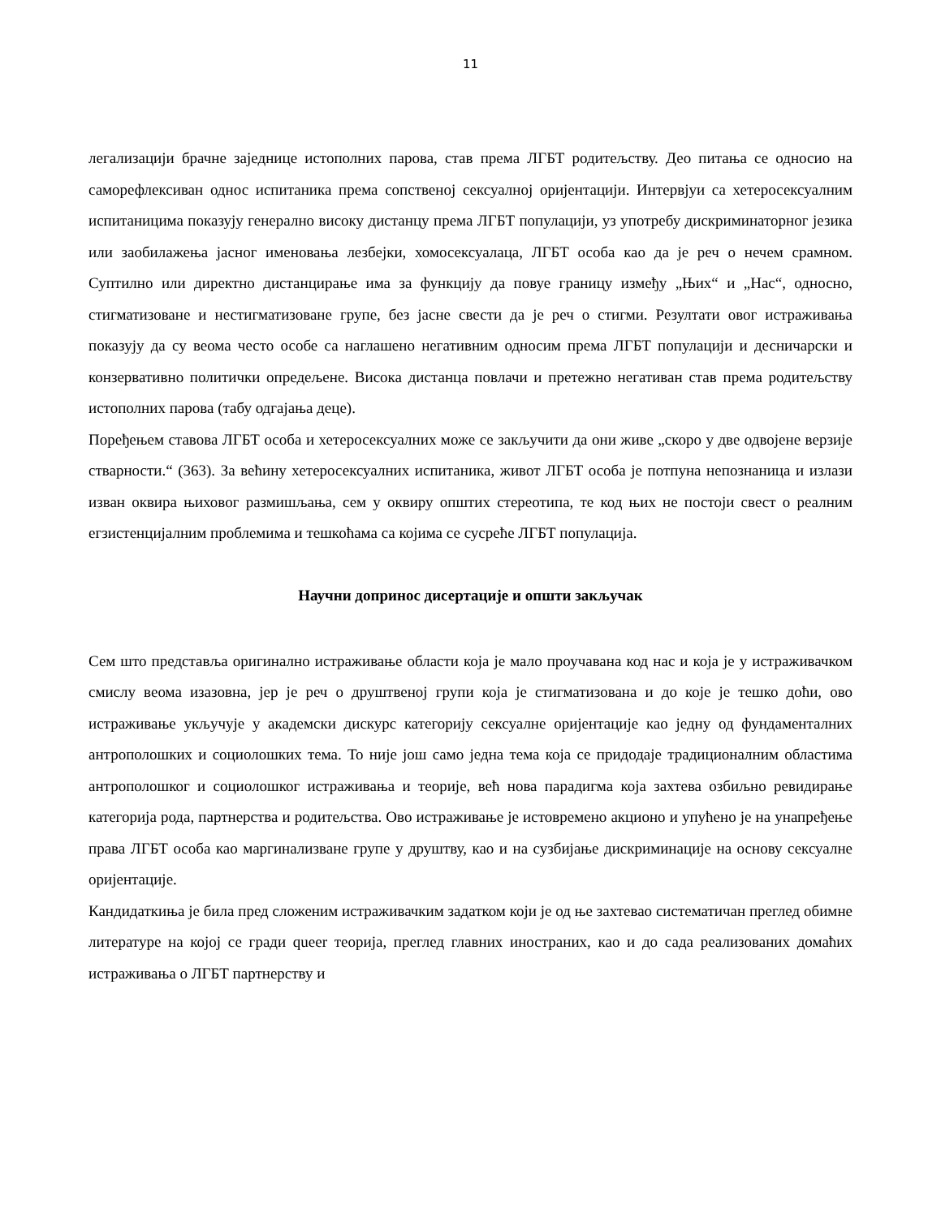11
легализацији брачне заједнице истополних парова, став према ЛГБТ родитељству. Део питања се односио на саморефлексиван однос испитаника према сопственој сексуалној оријентацији. Интервјуи са хетеросексуалним испитаницима показују генерално високу дистанцу према ЛГБТ популацији, уз употребу дискриминаторног језика или заобилажења јасног именовања лезбејки, хомосексуалаца, ЛГБТ особа као да је реч о нечем срамном. Суптилно или директно дистанцирање има за функцију да повуе границу између „Њих“ и „Нас“, односно, стигматизоване и нестигматизоване групе, без јасне свести да је реч о стигми. Резултати овог истраживања показују да су веома често особе са наглашено негативним односим према ЛГБТ популацији и десничарски и конзервативно политички опредељене. Висока дистанца повлачи и претежно негативан став према родитељству истополних парова (табу одгајања деце).
Поређењем ставова ЛГБТ особа и хетеросексуалних може се закључити да они живе „скоро у две одвојене верзије стварности.“ (363). За већину хетеросексуалних испитаника, живот ЛГБТ особа је потпуна непознаница и излази изван оквира њиховог размишљања, сем у оквиру општих стереотипа, те код њих не постоји свест о реалним егзистенцијалним проблемима и тешкоћама са којима се сусреће ЛГБТ популација.
Научни допринос дисертације и општи закључак
Сем што представља оригинално истраживање области која је мало проучавана код нас и која је у истраживачком смислу веома изазовна, јер је реч о друштвеној групи која је стигматизована и до које је тешко доћи, ово истраживање укључује у академски дискурс категорију сексуалне оријентације као једну од фундаменталних антрополошких и социолошких тема. То није још само једна тема која се придодаје традиционалним областима антрополошког и социолошког истраживања и теорије, већ нова парадигма која захтева озбиљно ревидирање категорија рода, партнерства и родитељства. Ово истраживање је истовремено акционо и упућено је на унапређење права ЛГБТ особа као маргинализване групе у друштву, као и на сузбијање дискриминације на основу сексуалне оријентације.
Кандидаткиња је била пред сложеним истраживачким задатком који је од ње захтевао систематичан преглед обимне литературе на којој се гради queer теорија, преглед главних иностраних, као и до сада реализованих домаћих истраживања о ЛГБТ партнерству и